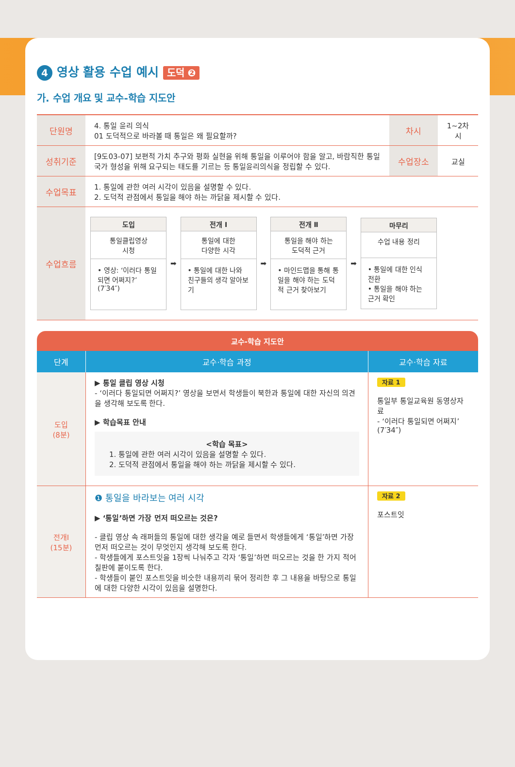4 영상 활용 수업 예시 도덕 ❷
가. 수업 개요 및 교수-학습 지도안
| 단원명 | 4. 통일 윤리 의식 01 도덕적으로 바라볼 때 통일은 왜 필요할까? | 차시 | 1~2차시 |
| 성취기준 | [9도03-07] 보편적 가치 추구와 평화 실현을 위해 통일을 이루어야 함을 알고, 바람직한 통일 국가 형성을 위해 요구되는 태도를 기르는 등 통일윤리의식을 정립할 수 있다. | 수업장소 | 교실 |
| 수업목표 | 1. 통일에 관한 여러 시각이 있음을 설명할 수 있다. 2. 도덕적 관점에서 통일을 해야 하는 까닭을 제시할 수 있다. | | |
| 수업흐름 | 도입 통일클립영상 시청 • 영상: ‘이러다 통일되면 어쩌지?’ (7′34″) ➡ 전개 Ⅰ 통일에 대한 다양한 시각 • 통일에 대한 나와 친구들의 생각 알아보기 ➡ 전개 Ⅱ 통일을 해야 하는 도덕적 근거 • 마인드맵을 통해 통일을 해야 하는 도덕적 근거 찾아보기 ➡ 마무리 수업 내용 정리 • 통일에 대한 인식 전환 • 통일을 해야 하는 근거 확인 | | |
교수-학습 지도안
| 단계 | 교수·학습 과정 | 교수·학습 자료 |
| --- | --- | --- |
| 도입 (8분) | ▶ 통일 클립 영상 시청 - ‘이러다 통일되면 어쩌지?’ 영상을 보면서 학생들이 북한과 통일에 대한 자신의 의견을 생각해 보도록 한다. ▶ 학습목표 안내 <학습 목표> 1. 통일에 관한 여러 시각이 있음을 설명할 수 있다. 2. 도덕적 관점에서 통일을 해야 하는 까닭을 제시할 수 있다. | 자료 1 통일부 통일교육원 동영상자료 - ‘이러다 통일되면 어쩌지’ (7′34″) |
| 전개Ⅰ (15분) | ❶ 통일을 바라보는 여러 시각 ▶ ‘통일’하면 가장 먼저 떠오르는 것은? - 클립 영상 속 래퍼들의 통일에 대한 생각을 예로 들면서 학생들에게 ‘통일’하면 가장 먼저 떠오르는 것이 무엇인지 생각해 보도록 한다. - 학생들에게 포스트잇을 1장씩 나눠주고 각자 ‘통일’하면 떠오르는 것을 한 가지 적어 칠판에 붙이도록 한다. - 학생들이 붙인 포스트잇을 비슷한 내용끼리 묶어 정리한 후 그 내용을 바탕으로 통일에 대한 다양한 시각이 있음을 설명한다. | 자료 2 포스트잇 |